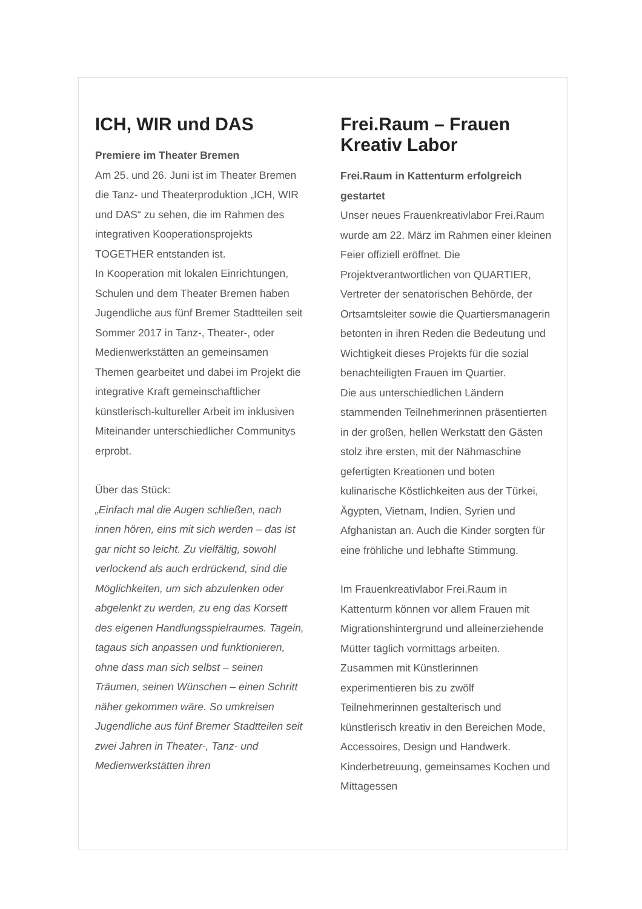ICH, WIR und DAS
Premiere im Theater Bremen
Am 25. und 26. Juni ist im Theater Bremen die Tanz- und Theaterproduktion „ICH, WIR und DAS“ zu sehen, die im Rahmen des integrativen Kooperationsprojekts TOGETHER entstanden ist.
In Kooperation mit lokalen Einrichtungen, Schulen und dem Theater Bremen haben Jugendliche aus fünf Bremer Stadtteilen seit Sommer 2017 in Tanz-, Theater-, oder Medienwerkstätten an gemeinsamen Themen gearbeitet und dabei im Projekt die integrative Kraft gemeinschaftlicher künstlerisch-kultureller Arbeit im inklusiven Miteinander unterschiedlicher Communitys erprobt.
Über das Stück:
„Einfach mal die Augen schließen, nach innen hören, eins mit sich werden – das ist gar nicht so leicht. Zu vielfältig, sowohl verlockend als auch erdrückend, sind die Möglichkeiten, um sich abzulenken oder abgelenkt zu werden, zu eng das Korsett des eigenen Handlungsspielraumes. Tagein, tagaus sich anpassen und funktionieren, ohne dass man sich selbst – seinen Träumen, seinen Wünschen – einen Schritt näher gekommen wäre. So umkreisen Jugendliche aus fünf Bremer Stadtteilen seit zwei Jahren in Theater-, Tanz- und Medienwerkstätten ihren
Frei.Raum – Frauen Kreativ Labor
Frei.Raum in Kattenturm erfolgreich gestartet
Unser neues Frauenkreativlabor Frei.Raum wurde am 22. März im Rahmen einer kleinen Feier offiziell eröffnet. Die Projektverantwortlichen von QUARTIER, Vertreter der senatorischen Behörde, der Ortsamtsleiter sowie die Quartiersmanagerin betonten in ihren Reden die Bedeutung und Wichtigkeit dieses Projekts für die sozial benachteiligten Frauen im Quartier.
Die aus unterschiedlichen Ländern stammenden Teilnehmerinnen präsentierten in der großen, hellen Werkstatt den Gästen stolz ihre ersten, mit der Nähmaschine gefertigten Kreationen und boten kulinarische Köstlichkeiten aus der Türkei, Ägypten, Vietnam, Indien, Syrien und Afghanistan an. Auch die Kinder sorgten für eine fröhliche und lebhafte Stimmung.
Im Frauenkreativlabor Frei.Raum in Kattenturm können vor allem Frauen mit Migrationshintergrund und alleinerziehende Mütter täglich vormittags arbeiten. Zusammen mit Künstlerinnen experimentieren bis zu zwölf Teilnehmerinnen gestalterisch und künstlerisch kreativ in den Bereichen Mode, Accessoires, Design und Handwerk. Kinderbetreuung, gemeinsames Kochen und Mittagessen